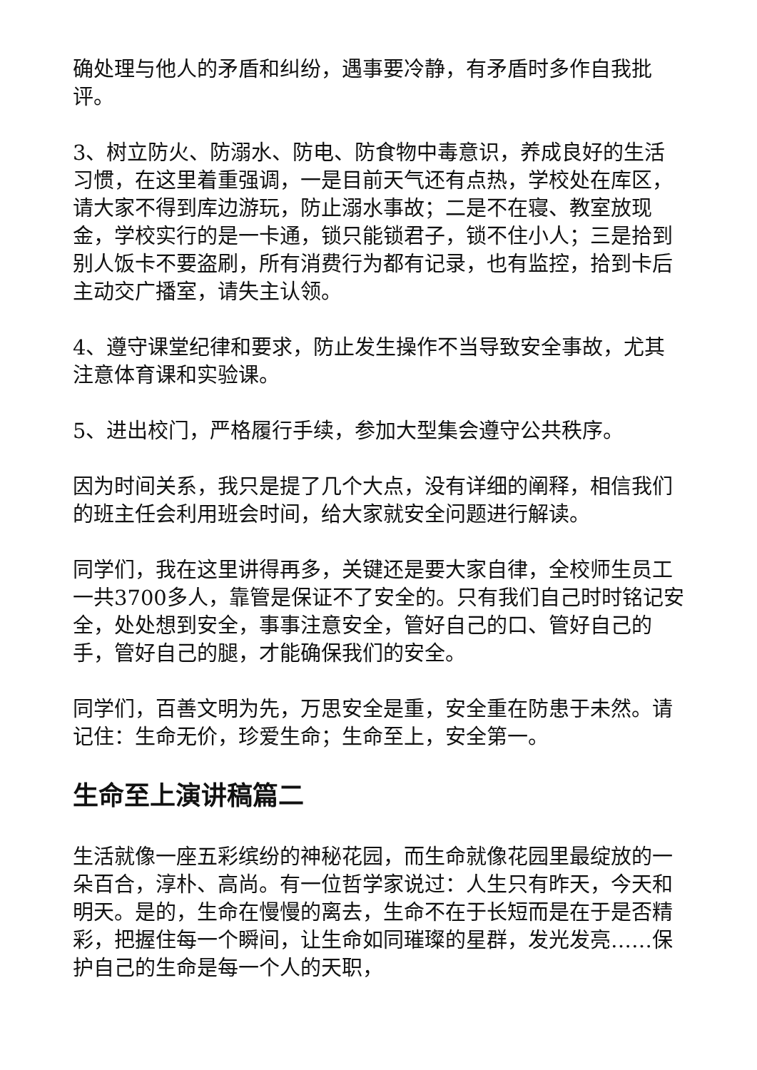确处理与他人的矛盾和纠纷，遇事要冷静，有矛盾时多作自我批评。
3、树立防火、防溺水、防电、防食物中毒意识，养成良好的生活习惯，在这里着重强调，一是目前天气还有点热，学校处在库区，请大家不得到库边游玩，防止溺水事故；二是不在寝、教室放现金，学校实行的是一卡通，锁只能锁君子，锁不住小人；三是拾到别人饭卡不要盗刷，所有消费行为都有记录，也有监控，拾到卡后主动交广播室，请失主认领。
4、遵守课堂纪律和要求，防止发生操作不当导致安全事故，尤其注意体育课和实验课。
5、进出校门，严格履行手续，参加大型集会遵守公共秩序。
因为时间关系，我只是提了几个大点，没有详细的阐释，相信我们的班主任会利用班会时间，给大家就安全问题进行解读。
同学们，我在这里讲得再多，关键还是要大家自律，全校师生员工一共3700多人，靠管是保证不了安全的。只有我们自己时时铭记安全，处处想到安全，事事注意安全，管好自己的口、管好自己的手，管好自己的腿，才能确保我们的安全。
同学们，百善文明为先，万思安全是重，安全重在防患于未然。请记住：生命无价，珍爱生命；生命至上，安全第一。
生命至上演讲稿篇二
生活就像一座五彩缤纷的神秘花园，而生命就像花园里最绽放的一朵百合，淳朴、高尚。有一位哲学家说过：人生只有昨天，今天和明天。是的，生命在慢慢的离去，生命不在于长短而是在于是否精彩，把握住每一个瞬间，让生命如同璀璨的星群，发光发亮……保护自己的生命是每一个人的天职，